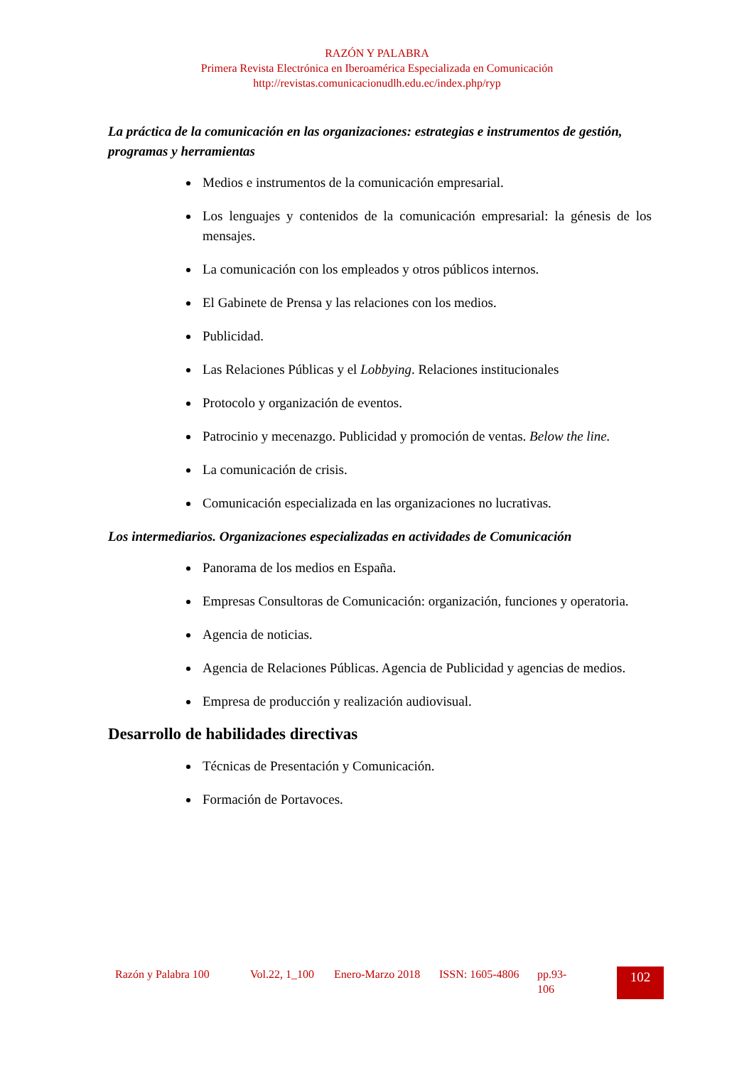RAZÓN Y PALABRA
Primera Revista Electrónica en Iberoamérica Especializada en Comunicación
http://revistas.comunicacionudlh.edu.ec/index.php/ryp
La práctica de la comunicación en las organizaciones: estrategias e instrumentos de gestión, programas y herramientas
Medios e instrumentos de la comunicación empresarial.
Los lenguajes y contenidos de la comunicación empresarial: la génesis de los mensajes.
La comunicación con los empleados y otros públicos internos.
El Gabinete de Prensa y las relaciones con los medios.
Publicidad.
Las Relaciones Públicas y el Lobbying. Relaciones institucionales
Protocolo y organización de eventos.
Patrocinio y mecenazgo. Publicidad y promoción de ventas. Below the line.
La comunicación de crisis.
Comunicación especializada en las organizaciones no lucrativas.
Los intermediarios. Organizaciones especializadas en actividades de Comunicación
Panorama de los medios en España.
Empresas Consultoras de Comunicación: organización, funciones y operatoria.
Agencia de noticias.
Agencia de Relaciones Públicas. Agencia de Publicidad y agencias de medios.
Empresa de producción y realización audiovisual.
Desarrollo de habilidades directivas
Técnicas de Presentación y Comunicación.
Formación de Portavoces.
Razón y Palabra 100
Vol.22, 1_100
Enero-Marzo 2018
ISSN: 1605-4806
pp.93-106
102